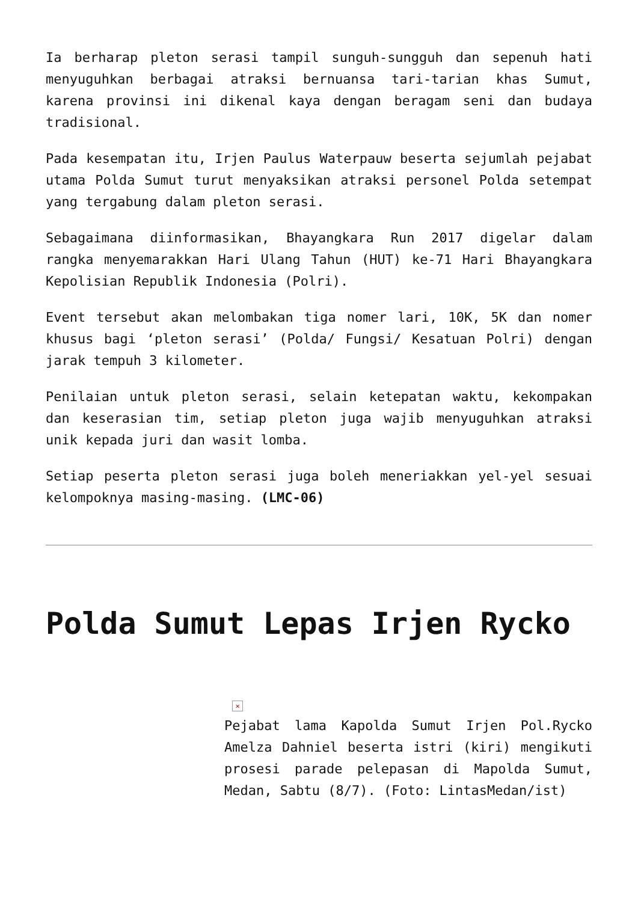Ia berharap pleton serasi tampil sunguh-sungguh dan sepenuh hati menyuguhkan berbagai atraksi bernuansa tari-tarian khas Sumut, karena provinsi ini dikenal kaya dengan beragam seni dan budaya tradisional.
Pada kesempatan itu, Irjen Paulus Waterpauw beserta sejumlah pejabat utama Polda Sumut turut menyaksikan atraksi personel Polda setempat yang tergabung dalam pleton serasi.
Sebagaimana diinformasikan, Bhayangkara Run 2017 digelar dalam rangka menyemarakkan Hari Ulang Tahun (HUT) ke-71 Hari Bhayangkara Kepolisian Republik Indonesia (Polri).
Event tersebut akan melombakan tiga nomer lari, 10K, 5K dan nomer khusus bagi ‘pleton serasi’ (Polda/ Fungsi/ Kesatuan Polri) dengan jarak tempuh 3 kilometer.
Penilaian untuk pleton serasi, selain ketepatan waktu, kekompakan dan keserasian tim, setiap pleton juga wajib menyuguhkan atraksi unik kepada juri dan wasit lomba.
Setiap peserta pleton serasi juga boleh meneriakkan yel-yel sesuai kelompoknya masing-masing. (LMC-06)
Polda Sumut Lepas Irjen Rycko
✕
Pejabat lama Kapolda Sumut Irjen Pol.Rycko Amelza Dahniel beserta istri (kiri) mengikuti prosesi parade pelepasan di Mapolda Sumut, Medan, Sabtu (8/7). (Foto: LintasMedan/ist)